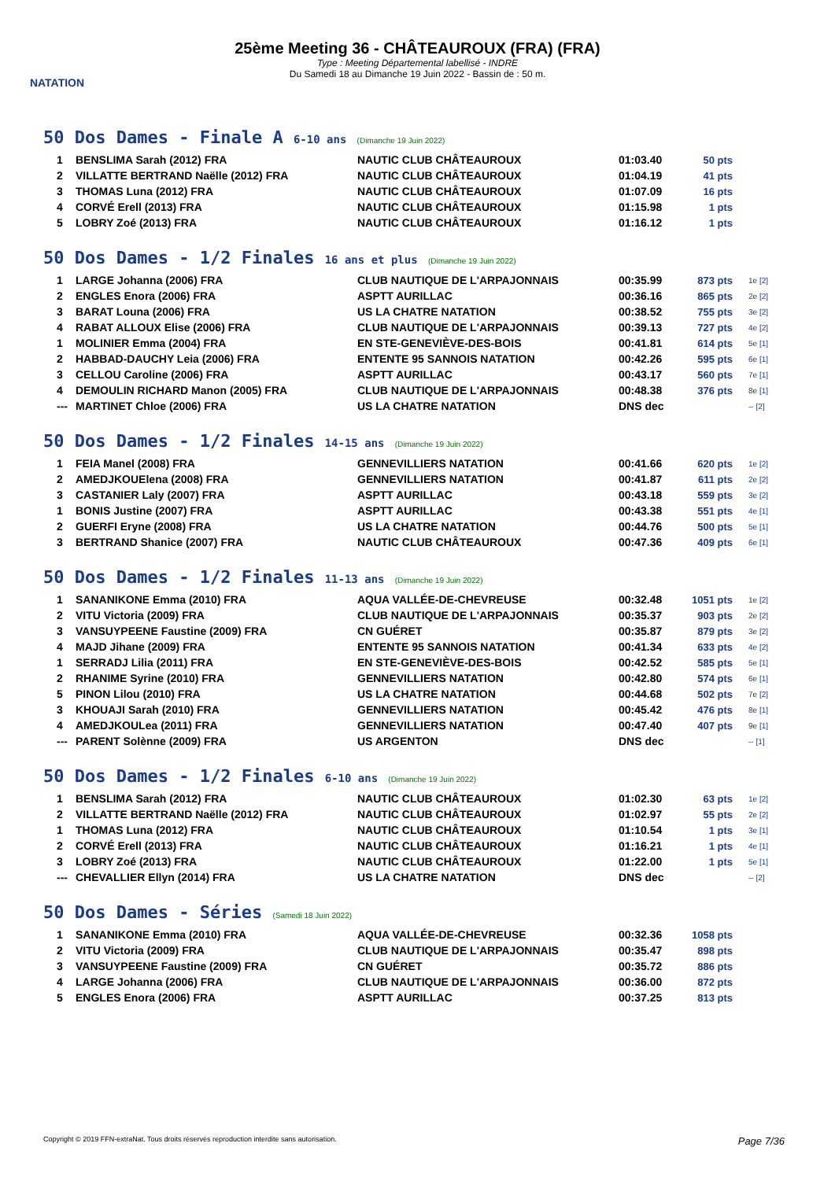NATATION
25ème Meeting 36 - CHÂTEAUROUX (FRA) (FRA)
Type : Meeting Départemental labellisé - INDRE
Du Samedi 18 au Dimanche 19 Juin 2022 - Bassin de : 50 m.
50 Dos Dames - Finale A 6-10 ans (Dimanche 19 Juin 2022)
| 1 | BENSLIMA Sarah (2012) FRA | NAUTIC CLUB CHÂTEAUROUX | 01:03.40 | 50 pts |
| 2 | VILLATTE BERTRAND Naëlle (2012) FRA | NAUTIC CLUB CHÂTEAUROUX | 01:04.19 | 41 pts |
| 3 | THOMAS Luna (2012) FRA | NAUTIC CLUB CHÂTEAUROUX | 01:07.09 | 16 pts |
| 4 | CORVÉ Erell (2013) FRA | NAUTIC CLUB CHÂTEAUROUX | 01:15.98 | 1 pts |
| 5 | LOBRY Zoé (2013) FRA | NAUTIC CLUB CHÂTEAUROUX | 01:16.12 | 1 pts |
50 Dos Dames - 1/2 Finales 16 ans et plus (Dimanche 19 Juin 2022)
| 1 | LARGE Johanna (2006) FRA | CLUB NAUTIQUE DE L'ARPAJONNAIS | 00:35.99 | 873 pts | 1e [2] |
| 2 | ENGLES Enora (2006) FRA | ASPTT AURILLAC | 00:36.16 | 865 pts | 2e [2] |
| 3 | BARAT Louna (2006) FRA | US LA CHATRE NATATION | 00:38.52 | 755 pts | 3e [2] |
| 4 | RABAT ALLOUX Elise (2006) FRA | CLUB NAUTIQUE DE L'ARPAJONNAIS | 00:39.13 | 727 pts | 4e [2] |
| 1 | MOLINIER Emma (2004) FRA | EN STE-GENEVIÈVE-DES-BOIS | 00:41.81 | 614 pts | 5e [1] |
| 2 | HABBAD-DAUCHY Leia (2006) FRA | ENTENTE 95 SANNOIS NATATION | 00:42.26 | 595 pts | 6e [1] |
| 3 | CELLOU Caroline (2006) FRA | ASPTT AURILLAC | 00:43.17 | 560 pts | 7e [1] |
| 4 | DEMOULIN RICHARD Manon (2005) FRA | CLUB NAUTIQUE DE L'ARPAJONNAIS | 00:48.38 | 376 pts | 8e [1] |
| --- | MARTINET Chloe (2006) FRA | US LA CHATRE NATATION | DNS dec | | -- [2] |
50 Dos Dames - 1/2 Finales 14-15 ans (Dimanche 19 Juin 2022)
| 1 | FEIA Manel (2008) FRA | GENNEVILLIERS NATATION | 00:41.66 | 620 pts | 1e [2] |
| 2 | AMEDJKOUElena (2008) FRA | GENNEVILLIERS NATATION | 00:41.87 | 611 pts | 2e [2] |
| 3 | CASTANIER Laly (2007) FRA | ASPTT AURILLAC | 00:43.18 | 559 pts | 3e [2] |
| 1 | BONIS Justine (2007) FRA | ASPTT AURILLAC | 00:43.38 | 551 pts | 4e [1] |
| 2 | GUERFI Eryne (2008) FRA | US LA CHATRE NATATION | 00:44.76 | 500 pts | 5e [1] |
| 3 | BERTRAND Shanice (2007) FRA | NAUTIC CLUB CHÂTEAUROUX | 00:47.36 | 409 pts | 6e [1] |
50 Dos Dames - 1/2 Finales 11-13 ans (Dimanche 19 Juin 2022)
| 1 | SANANIKONE Emma (2010) FRA | AQUA VALLÉE-DE-CHEVREUSE | 00:32.48 | 1051 pts | 1e [2] |
| 2 | VITU Victoria (2009) FRA | CLUB NAUTIQUE DE L'ARPAJONNAIS | 00:35.37 | 903 pts | 2e [2] |
| 3 | VANSUYPEENE Faustine (2009) FRA | CN GUÉRET | 00:35.87 | 879 pts | 3e [2] |
| 4 | MAJD Jihane (2009) FRA | ENTENTE 95 SANNOIS NATATION | 00:41.34 | 633 pts | 4e [2] |
| 1 | SERRADJ Lilia (2011) FRA | EN STE-GENEVIÈVE-DES-BOIS | 00:42.52 | 585 pts | 5e [1] |
| 2 | RHANIME Syrine (2010) FRA | GENNEVILLIERS NATATION | 00:42.80 | 574 pts | 6e [1] |
| 5 | PINON Lilou (2010) FRA | US LA CHATRE NATATION | 00:44.68 | 502 pts | 7e [2] |
| 3 | KHOUAJI Sarah (2010) FRA | GENNEVILLIERS NATATION | 00:45.42 | 476 pts | 8e [1] |
| 4 | AMEDJKOULea (2011) FRA | GENNEVILLIERS NATATION | 00:47.40 | 407 pts | 9e [1] |
| --- | PARENT Solènne (2009) FRA | US ARGENTON | DNS dec | | -- [1] |
50 Dos Dames - 1/2 Finales 6-10 ans (Dimanche 19 Juin 2022)
| 1 | BENSLIMA Sarah (2012) FRA | NAUTIC CLUB CHÂTEAUROUX | 01:02.30 | 63 pts | 1e [2] |
| 2 | VILLATTE BERTRAND Naëlle (2012) FRA | NAUTIC CLUB CHÂTEAUROUX | 01:02.97 | 55 pts | 2e [2] |
| 1 | THOMAS Luna (2012) FRA | NAUTIC CLUB CHÂTEAUROUX | 01:10.54 | 1 pts | 3e [1] |
| 2 | CORVÉ Erell (2013) FRA | NAUTIC CLUB CHÂTEAUROUX | 01:16.21 | 1 pts | 4e [1] |
| 3 | LOBRY Zoé (2013) FRA | NAUTIC CLUB CHÂTEAUROUX | 01:22.00 | 1 pts | 5e [1] |
| --- | CHEVALLIER Ellyn (2014) FRA | US LA CHATRE NATATION | DNS dec | | -- [2] |
50 Dos Dames - Séries (Samedi 18 Juin 2022)
| 1 | SANANIKONE Emma (2010) FRA | AQUA VALLÉE-DE-CHEVREUSE | 00:32.36 | 1058 pts |
| 2 | VITU Victoria (2009) FRA | CLUB NAUTIQUE DE L'ARPAJONNAIS | 00:35.47 | 898 pts |
| 3 | VANSUYPEENE Faustine (2009) FRA | CN GUÉRET | 00:35.72 | 886 pts |
| 4 | LARGE Johanna (2006) FRA | CLUB NAUTIQUE DE L'ARPAJONNAIS | 00:36.00 | 872 pts |
| 5 | ENGLES Enora (2006) FRA | ASPTT AURILLAC | 00:37.25 | 813 pts |
Copyright © 2019 FFN-extraNat. Tous droits réservés reproduction interdite sans autorisation. Page 7/36